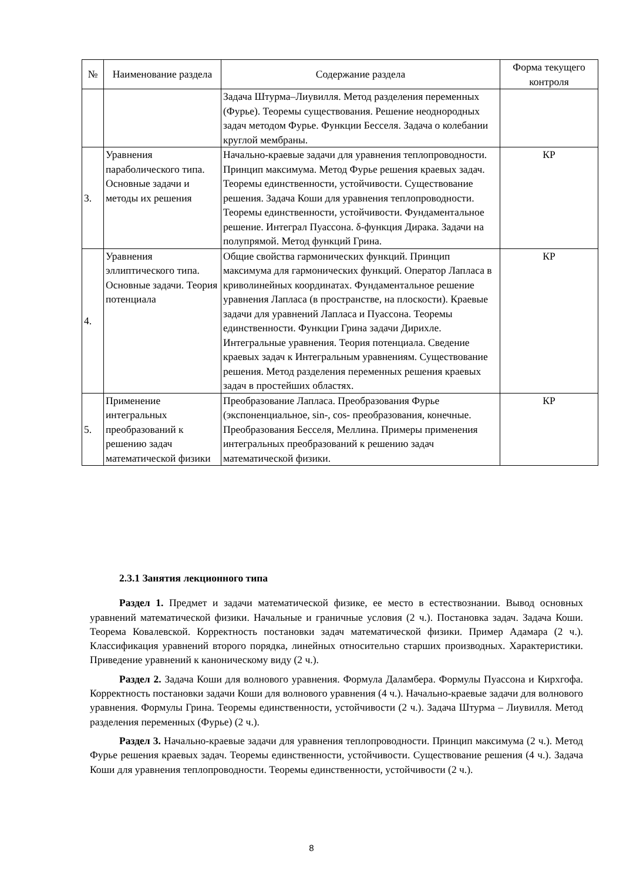| № | Наименование раздела | Содержание раздела | Форма текущего контроля |
| --- | --- | --- | --- |
| | | Задача Штурма–Лиувилля. Метод разделения переменных (Фурье). Теоремы существования. Решение неоднородных задач методом Фурье. Функции Бесселя. Задача о колебании круглой мембраны. | |
| 3. | Уравнения параболического типа. Основные задачи и методы их решения | Начально-краевые задачи для уравнения теплопроводности. Принцип максимума. Метод Фурье решения краевых задач. Теоремы единственности, устойчивости. Существование решения. Задача Коши для уравнения теплопроводности. Теоремы единственности, устойчивости. Фундаментальное решение. Интеграл Пуассона. δ-функция Дирака. Задачи на полупрямой. Метод функций Грина. | КР |
| 4. | Уравнения эллиптического типа. Основные задачи. Теория потенциала | Общие свойства гармонических функций. Принцип максимума для гармонических функций. Оператор Лапласа в криволинейных координатах. Фундаментальное решение уравнения Лапласа (в пространстве, на плоскости). Краевые задачи для уравнений Лапласа и Пуассона. Теоремы единственности. Функции Грина задачи Дирихле. Интегральные уравнения. Теория потенциала. Сведение краевых задач к Интегральным уравнениям. Существование решения. Метод разделения переменных решения краевых задач в простейших областях. | КР |
| 5. | Применение интегральных преобразований к решению задач математической физики | Преобразование Лапласа. Преобразования Фурье (экспоненциальное, sin-, cos- преобразования, конечные. Преобразования Бесселя, Меллина. Примеры применения интегральных преобразований к решению задач математической физики. | КР |
2.3.1 Занятия лекционного типа
Раздел 1. Предмет и задачи математической физике, ее место в естествознании. Вывод основных уравнений математической физики. Начальные и граничные условия (2 ч.). Постановка задач. Задача Коши. Теорема Ковалевской. Корректность постановки задач математической физики. Пример Адамара (2 ч.). Классификация уравнений второго порядка, линейных относительно старших производных. Характеристики. Приведение уравнений к каноническому виду (2 ч.).
Раздел 2. Задача Коши для волнового уравнения. Формула Даламбера. Формулы Пуассона и Кирхгофа. Корректность постановки задачи Коши для волнового уравнения (4 ч.). Начально-краевые задачи для волнового уравнения. Формулы Грина. Теоремы единственности, устойчивости (2 ч.). Задача Штурма – Лиувилля. Метод разделения переменных (Фурье) (2 ч.).
Раздел 3. Начально-краевые задачи для уравнения теплопроводности. Принцип максимума (2 ч.). Метод Фурье решения краевых задач. Теоремы единственности, устойчивости. Существование решения (4 ч.). Задача Коши для уравнения теплопроводности. Теоремы единственности, устойчивости (2 ч.).
8